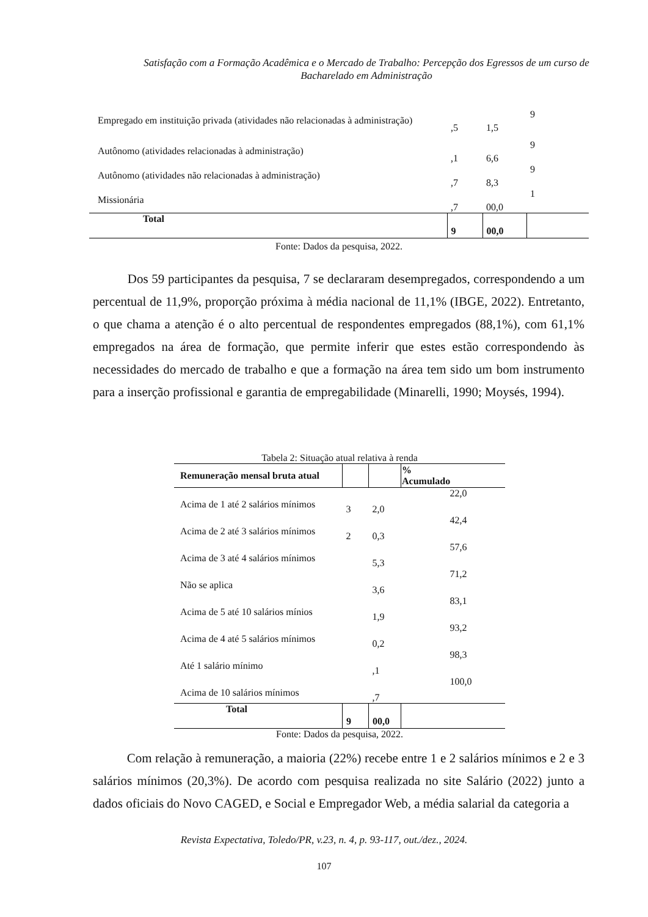Satisfação com a Formação Acadêmica e o Mercado de Trabalho: Percepção dos Egressos de um curso de Bacharelado em Administração
| Empregado em instituição privada (atividades não relacionadas à administração) | ,5 | 1,5 | 9 |
| Autônomo (atividades relacionadas à administração) | ,1 | 6,6 | 9 |
| Autônomo (atividades não relacionadas à administração) | ,7 | 8,3 | 9 |
| Missionária | ,7 | 00,0 | 1 |
| Total | 9 | 00,0 | |
Fonte: Dados da pesquisa, 2022.
Dos 59 participantes da pesquisa, 7 se declararam desempregados, correspondendo a um percentual de 11,9%, proporção próxima à média nacional de 11,1% (IBGE, 2022). Entretanto, o que chama a atenção é o alto percentual de respondentes empregados (88,1%), com 61,1% empregados na área de formação, que permite inferir que estes estão correspondendo às necessidades do mercado de trabalho e que a formação na área tem sido um bom instrumento para a inserção profissional e garantia de empregabilidade (Minarelli, 1990; Moysés, 1994).
Tabela 2: Situação atual relativa à renda
| Remuneração mensal bruta atual | | | % Acumulado |
| --- | --- | --- | --- |
| Acima de 1 até 2 salários mínimos | 3 | 2,0 | 22,0 |
| Acima de 2 até 3 salários mínimos | 2 | 0,3 | 42,4 |
| Acima de 3 até 4 salários mínimos | | 5,3 | 57,6 |
| Não se aplica | | 3,6 | 71,2 |
| Acima de 5 até 10 salários mínios | | 1,9 | 83,1 |
| Acima de 4 até 5 salários mínimos | | 0,2 | 93,2 |
| Até 1 salário mínimo | | ,1 | 98,3 |
| Acima de 10 salários mínimos | | ,7 | 100,0 |
| Total | 9 | 00,0 | |
Fonte: Dados da pesquisa, 2022.
Com relação à remuneração, a maioria (22%) recebe entre 1 e 2 salários mínimos e 2 e 3 salários mínimos (20,3%). De acordo com pesquisa realizada no site Salário (2022) junto a dados oficiais do Novo CAGED, e Social e Empregador Web, a média salarial da categoria a
Revista Expectativa, Toledo/PR, v.23, n. 4, p. 93-117, out./dez., 2024.
107